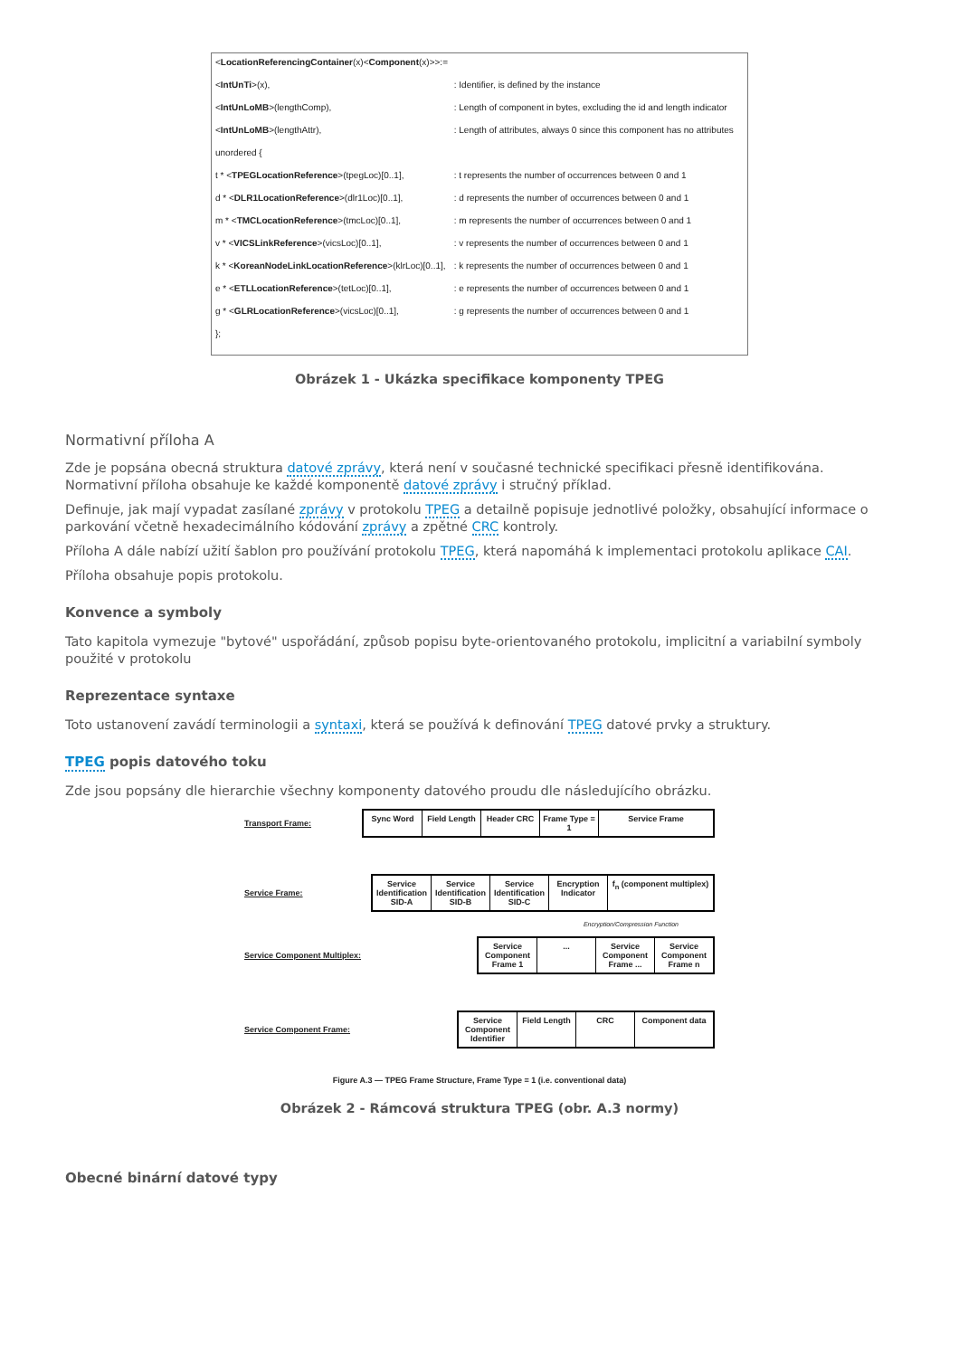| < LocationReferencingContainer (x)< Component (x)>>:= | |
| < IntUnTi >(x), | : Identifier, is defined by the instance |
| < IntUnLoMB >(lengthComp), | : Length of component in bytes, excluding the id and length indicator |
| < IntUnLoMB >(lengthAttr), | : Length of attributes, always 0 since this component has no attributes |
| unordered { | |
| t * < TPEGLocationReference >(tpegLoc)[0..1], | : t represents the number of occurrences between 0 and 1 |
| d * < DLR1LocationReference >(dlr1Loc)[0..1], | : d represents the number of occurrences between 0 and 1 |
| m * < TMCLocationReference >(tmcLoc)[0..1], | : m represents the number of occurrences between 0 and 1 |
| v * < VICSLinkReference >(vicsLoc)[0..1], | : v represents the number of occurrences between 0 and 1 |
| k * < KoreanNodeLinkLocationReference >(klrLoc)[0..1], | : k represents the number of occurrences between 0 and 1 |
| e * < ETLLocationReference >(tetLoc)[0..1], | : e represents the number of occurrences between 0 and 1 |
| g * < GLRLocationReference >(vicsLoc)[0..1], | : g represents the number of occurrences between 0 and 1 |
| }; | |
Obrázek 1 - Ukázka specifikace komponenty TPEG
Normativní příloha A
Zde je popsána obecná struktura datové zprávy, která není v současné technické specifikaci přesně identifikována. Normativní příloha obsahuje ke každé komponentě datové zprávy i stručný příklad.
Definuje, jak mají vypadat zasílané zprávy v protokolu TPEG a detailně popisuje jednotlivé položky, obsahující informace o parkování včetně hexadecimálního kódování zprávy a zpětné CRC kontroly.
Příloha A dále nabízí užití šablon pro používání protokolu TPEG, která napomáhá k implementaci protokolu aplikace CAI.
Příloha obsahuje popis protokolu.
Konvence a symboly
Tato kapitola vymezuje "bytové" uspořádání, způsob popisu byte-orientovaného protokolu, implicitní a variabilní symboly použité v protokolu
Reprezentace syntaxe
Toto ustanovení zavádí terminologii a syntaxi, která se používá k definování TPEG datové prvky a struktury.
TPEG popis datového toku
Zde jsou popsány dle hierarchie všechny komponenty datového proudu dle následujícího obrázku.
Transport Frame:
Sync Word Field Length
Header CRC Frame Type = 1
Service Frame
Service Frame:
Service Identification SID-A
Service Identification SID-B
Service Identification SID-C
Encryption Indicator
f<sub>n</sub> (component multiplex)
Encryption/Compression Function
Service Component Multiplex:
Service Component Frame 1
... Service Component Frame ...
Service Component Frame n
Service Component Frame:
Service Component Identifier
Field Length
CRC Component data
Figure A.3 — TPEG Frame Structure, Frame Type = 1 (i.e. conventional data)
Obrázek 2 - Rámcová struktura TPEG (obr. A.3 normy)
Obecné binární datové typy